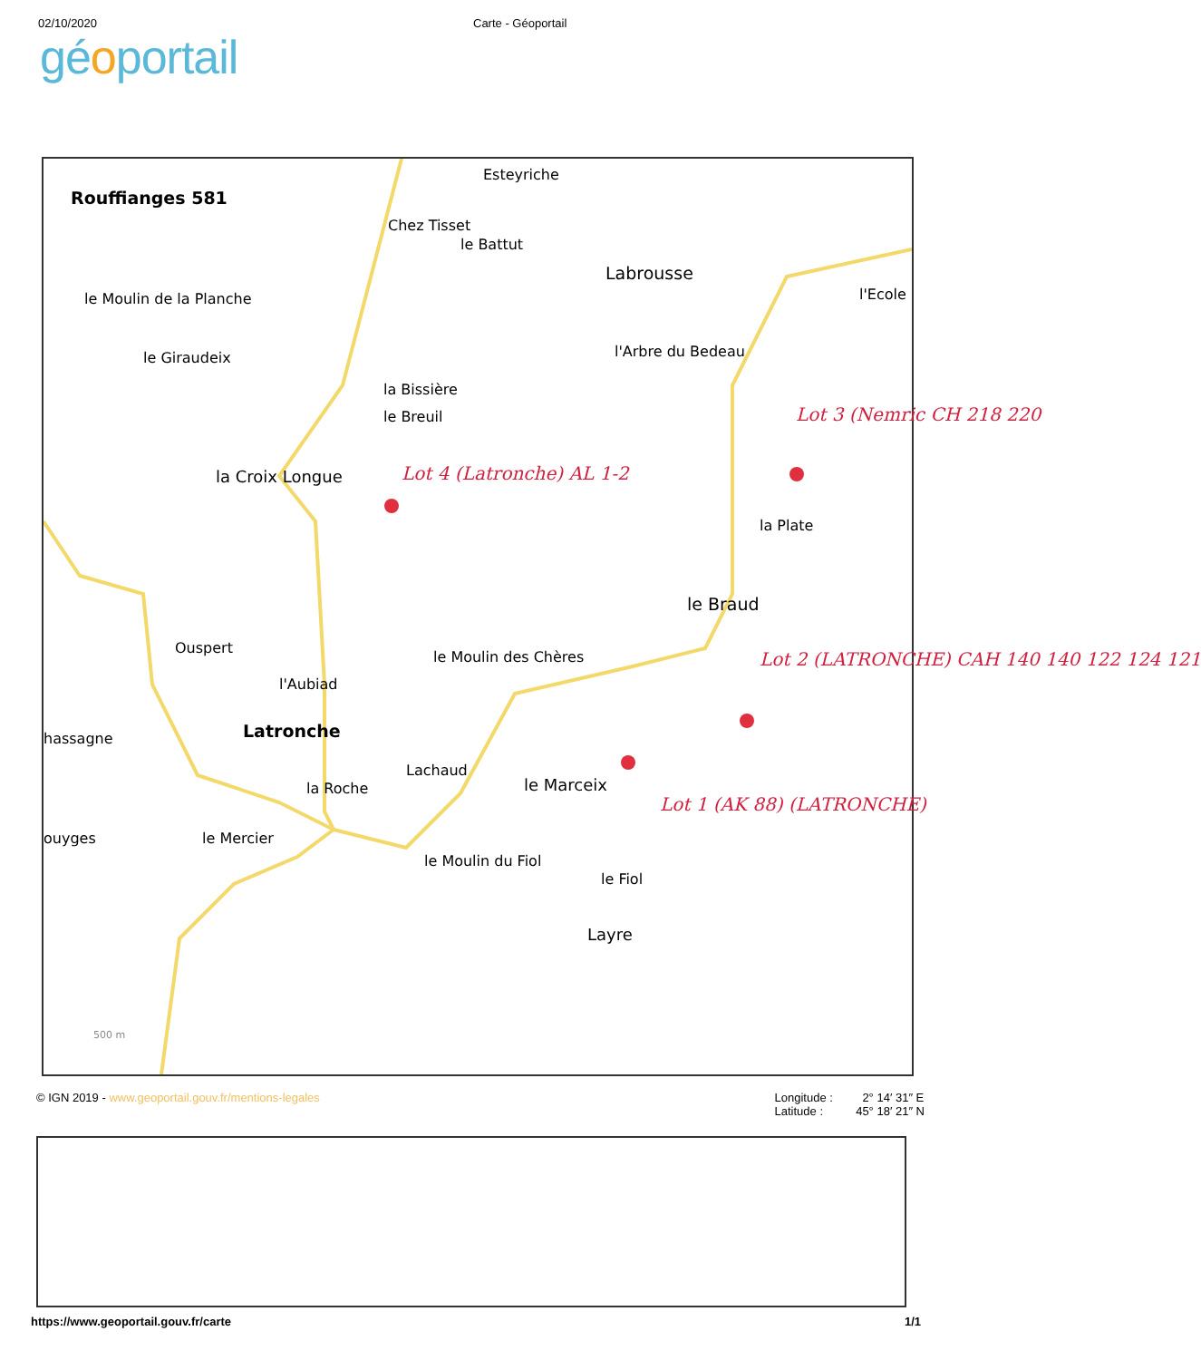02/10/2020 Carte - Géoportail
géoportail
Rouffianges 581
Esteyriche
Chez Tisset
le Battut
Labrousse
l'Ecole le Moulin de la Planche
le Giraudeix l'Arbre du Bedeau
la Bissière
le Breuil Lot 3 (Nemric CH 218 220
la Croix Longue Lot 4 (Latronche) AL 1-2
la Plate
le Braud
Ouspert
le Moulin des Chères Lot 2 (LATRONCHE) CAH 140 140 122 124 121
l'Aubiad
hassagne Latronche
Lachaud
la Roche le Marceix
Lot 1 (AK 88) (LATRONCHE)
ouyges le Mercier
le Moulin du Fiol
le Fiol
Layre
500 m
© IGN 2019 - www.geoportail.gouv.fr/mentions-legales
Longitude : 2° 14′ 31″ E
Latitude : 45° 18′ 21″ N
https://www.geoportail.gouv.fr/carte
1/1